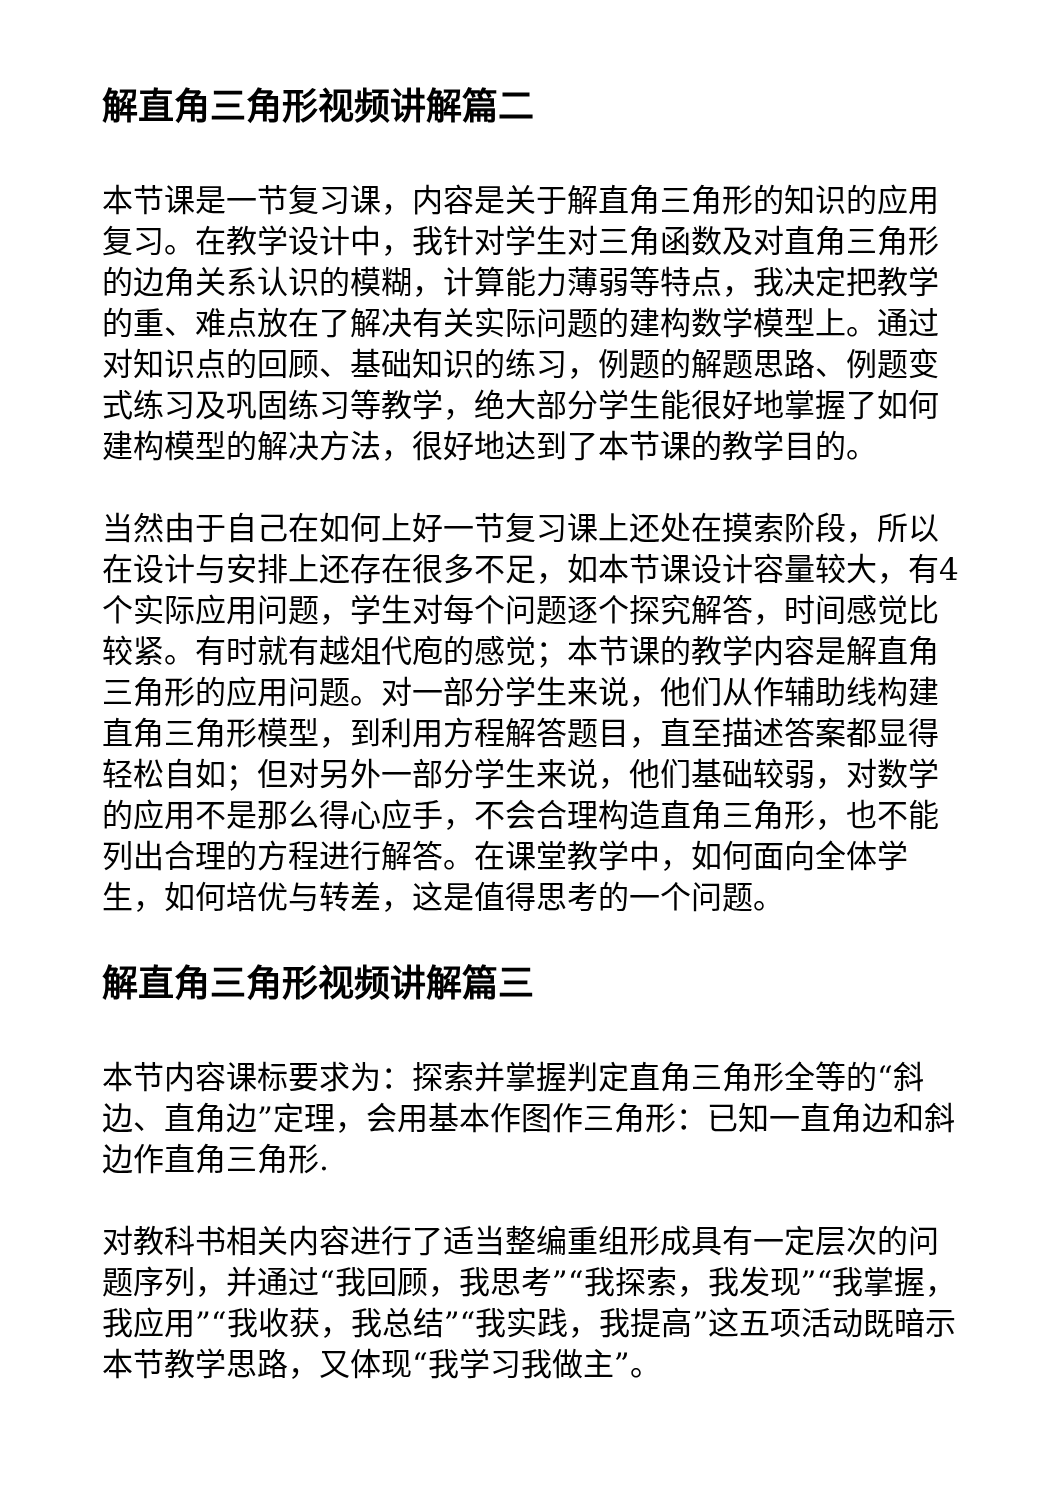解直角三角形视频讲解篇二
本节课是一节复习课，内容是关于解直角三角形的知识的应用复习。在教学设计中，我针对学生对三角函数及对直角三角形的边角关系认识的模糊，计算能力薄弱等特点，我决定把教学的重、难点放在了解决有关实际问题的建构数学模型上。通过对知识点的回顾、基础知识的练习，例题的解题思路、例题变式练习及巩固练习等教学，绝大部分学生能很好地掌握了如何建构模型的解决方法，很好地达到了本节课的教学目的。
当然由于自己在如何上好一节复习课上还处在摸索阶段，所以在设计与安排上还存在很多不足，如本节课设计容量较大，有4个实际应用问题，学生对每个问题逐个探究解答，时间感觉比较紧。有时就有越俎代庖的感觉；本节课的教学内容是解直角三角形的应用问题。对一部分学生来说，他们从作辅助线构建直角三角形模型，到利用方程解答题目，直至描述答案都显得轻松自如；但对另外一部分学生来说，他们基础较弱，对数学的应用不是那么得心应手，不会合理构造直角三角形，也不能列出合理的方程进行解答。在课堂教学中，如何面向全体学生，如何培优与转差，这是值得思考的一个问题。
解直角三角形视频讲解篇三
本节内容课标要求为：探索并掌握判定直角三角形全等的“斜边、直角边”定理，会用基本作图作三角形：已知一直角边和斜边作直角三角形.
对教科书相关内容进行了适当整编重组形成具有一定层次的问题序列，并通过“我回顾，我思考”“我探索，我发现”“我掌握，我应用”“我收获，我总结”“我实践，我提高”这五项活动既暗示本节教学思路，又体现“我学习我做主”。